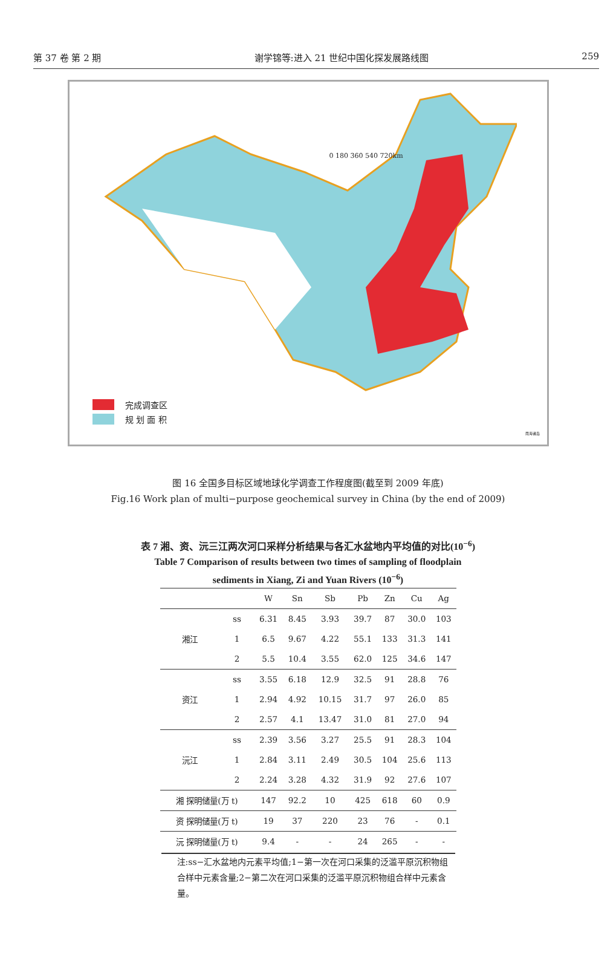第 37 卷 第 2 期 谢学锦等:进入 21 世纪中国化探发展路线图 259
0 180 360 540 720km
完成调查区
规 划 面 积
南海诸岛
图 16 全国多目标区域地球化学调查工作程度图(截至到 2009 年底)
Fig.16 Work plan of multi−purpose geochemical survey in China (by the end of 2009)
表 7 湘、资、沅三江两次河口采样分析结果与各汇水盆地内平均值的对比(10<sup>−6</sup>)
Table 7 Comparison of results between two times of sampling of floodplain
sediments in Xiang, Zi and Yuan Rivers (10<sup>−6</sup>)
| | | W | Sn | Sb | Pb | Zn | Cu | Ag |
| --- | --- | --- | --- | --- | --- | --- | --- | --- |
| 湘江 | ss | 6.31 | 8.45 | 3.93 | 39.7 | 87 | 30.0 | 103 |
| | 1 | 6.5 | 9.67 | 4.22 | 55.1 | 133 | 31.3 | 141 |
| | 2 | 5.5 | 10.4 | 3.55 | 62.0 | 125 | 34.6 | 147 |
| 资江 | ss | 3.55 | 6.18 | 12.9 | 32.5 | 91 | 28.8 | 76 |
| | 1 | 2.94 | 4.92 | 10.15 | 31.7 | 97 | 26.0 | 85 |
| | 2 | 2.57 | 4.1 | 13.47 | 31.0 | 81 | 27.0 | 94 |
| 沅江 | ss | 2.39 | 3.56 | 3.27 | 25.5 | 91 | 28.3 | 104 |
| | 1 | 2.84 | 3.11 | 2.49 | 30.5 | 104 | 25.6 | 113 |
| | 2 | 2.24 | 3.28 | 4.32 | 31.9 | 92 | 27.6 | 107 |
| 湘 探明储量(万 t) | | 147 | 92.2 | 10 | 425 | 618 | 60 | 0.9 |
| 资 探明储量(万 t) | | 19 | 37 | 220 | 23 | 76 | - | 0.1 |
| 沅 探明储量(万 t) | | 9.4 | - | - | 24 | 265 | - | - |
注:ss−汇水盆地内元素平均值;1−第一次在河口采集的泛滥平原沉积物组合样中元素含量;2−第二次在河口采集的泛滥平原沉积物组合样中元素含量。